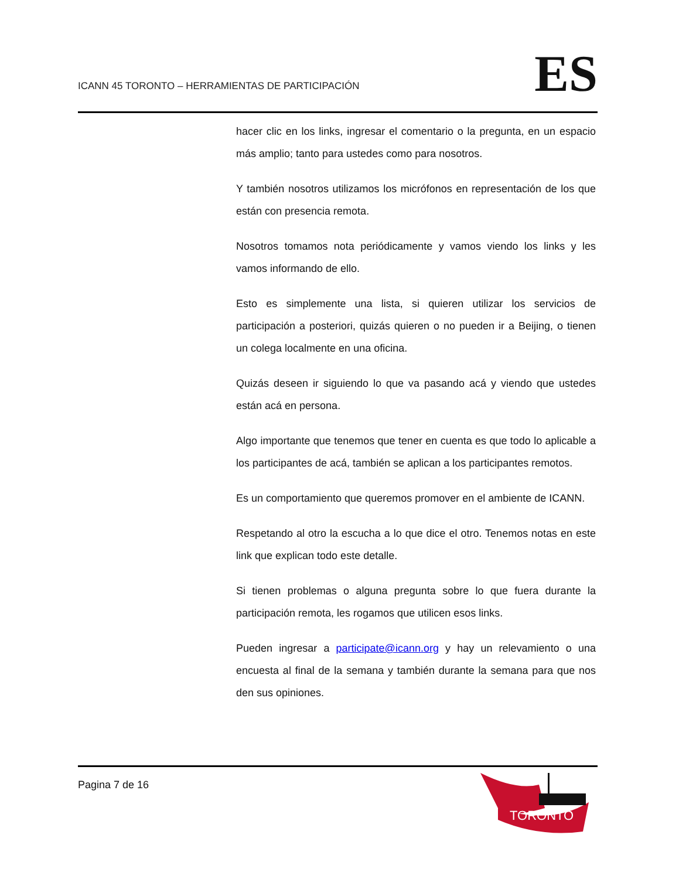ICANN 45 TORONTO – HERRAMIENTAS DE PARTICIPACIÓN
ES
hacer clic en los links, ingresar el comentario o la pregunta, en un espacio más amplio; tanto para ustedes como para nosotros.
Y también nosotros utilizamos los micrófonos en representación de los que están con presencia remota.
Nosotros tomamos nota periódicamente y vamos viendo los links y les vamos informando de ello.
Esto es simplemente una lista, si quieren utilizar los servicios de participación a posteriori, quizás quieren o no pueden ir a Beijing, o tienen un colega localmente en una oficina.
Quizás deseen ir siguiendo lo que va pasando acá y viendo que ustedes están acá en persona.
Algo importante que tenemos que tener en cuenta es que todo lo aplicable a los participantes de acá, también se aplican a los participantes remotos.
Es un comportamiento que queremos promover en el ambiente de ICANN.
Respetando al otro la escucha a lo que dice el otro. Tenemos notas en este link que explican todo este detalle.
Si tienen problemas o alguna pregunta sobre lo que fuera durante la participación remota, les rogamos que utilicen esos links.
Pueden ingresar a participate@icann.org y hay un relevamiento o una encuesta al final de la semana y también durante la semana para que nos den sus opiniones.
Pagina 7 de 16
TORONTO